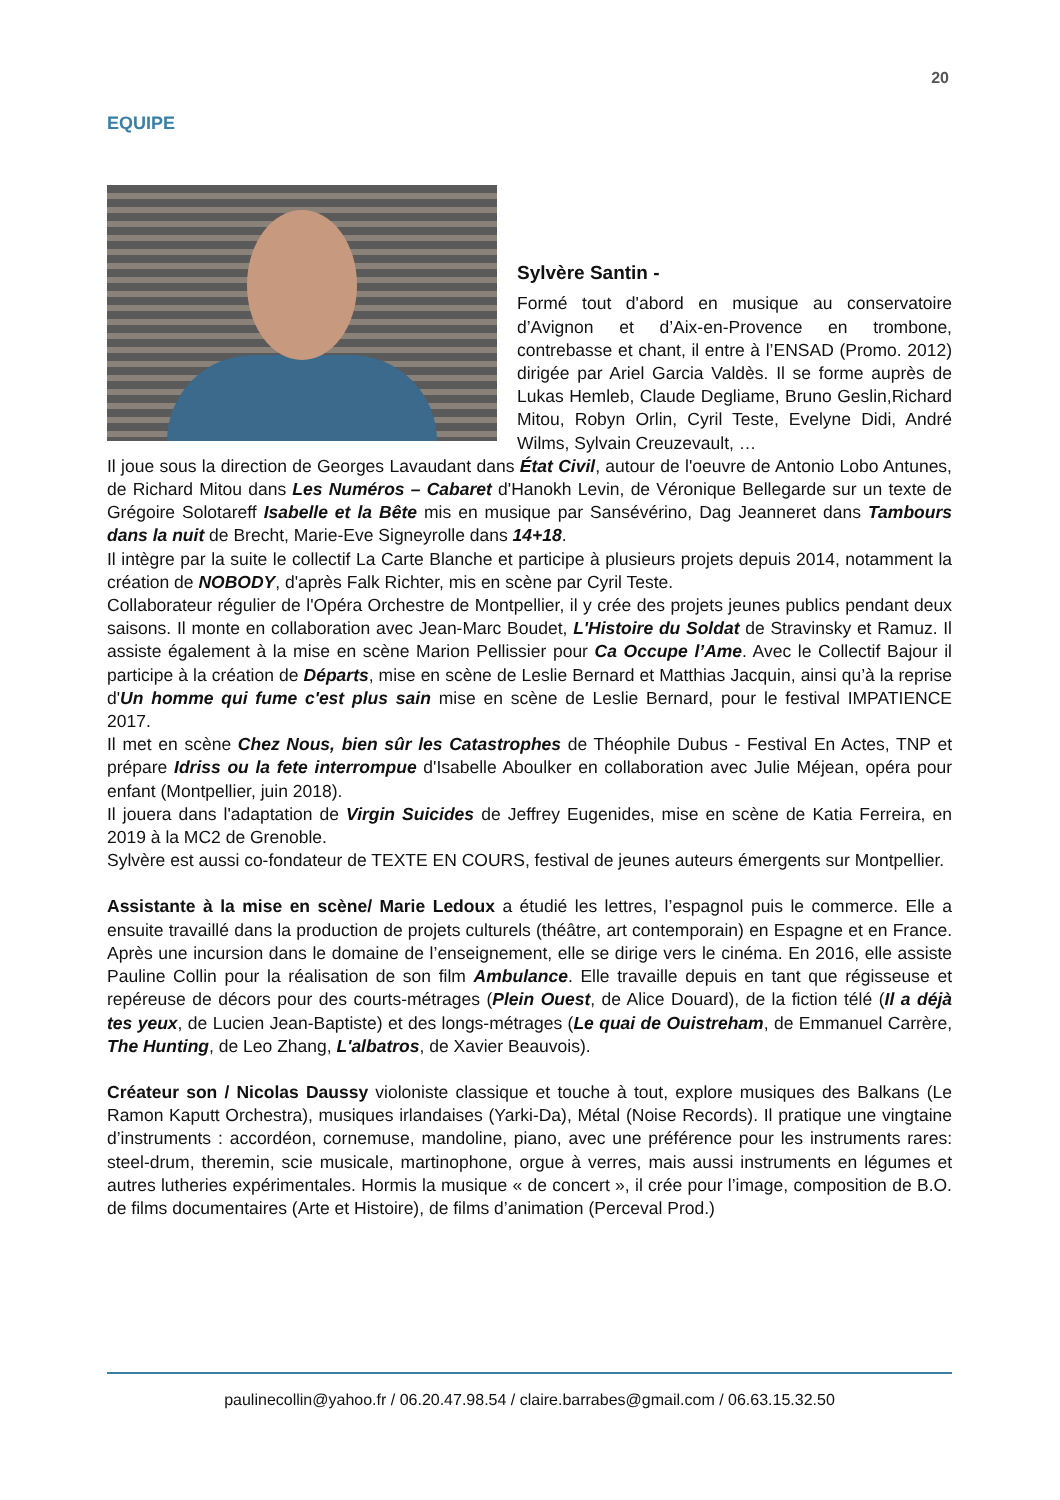20
EQUIPE
Sylvère Santin -
Formé tout d'abord en musique au conservatoire d’Avignon et d’Aix-en-Provence en trombone, contrebasse et chant, il entre à l’ENSAD (Promo. 2012) dirigée par Ariel Garcia Valdès. Il se forme auprès de Lukas Hemleb, Claude Degliame, Bruno Geslin,Richard Mitou, Robyn Orlin, Cyril Teste, Evelyne Didi, André Wilms, Sylvain Creuzevault, …
Il joue sous la direction de Georges Lavaudant dans État Civil, autour de l'oeuvre de Antonio Lobo Antunes, de Richard Mitou dans Les Numéros – Cabaret d'Hanokh Levin, de Véronique Bellegarde sur un texte de Grégoire Solotareff Isabelle et la Bête mis en musique par Sansévérino, Dag Jeanneret dans Tambours dans la nuit de Brecht, Marie-Eve Signeyrolle dans 14+18.
Il intègre par la suite le collectif La Carte Blanche et participe à plusieurs projets depuis 2014, notamment la création de NOBODY, d'après Falk Richter, mis en scène par Cyril Teste.
Collaborateur régulier de l'Opéra Orchestre de Montpellier, il y crée des projets jeunes publics pendant deux saisons. Il monte en collaboration avec Jean-Marc Boudet, L'Histoire du Soldat de Stravinsky et Ramuz. Il assiste également à la mise en scène Marion Pellissier pour Ca Occupe l’Ame. Avec le Collectif Bajour il participe à la création de Départs, mise en scène de Leslie Bernard et Matthias Jacquin, ainsi qu’à la reprise d'Un homme qui fume c'est plus sain mise en scène de Leslie Bernard, pour le festival IMPATIENCE 2017.
Il met en scène Chez Nous, bien sûr les Catastrophes de Théophile Dubus - Festival En Actes, TNP et prépare Idriss ou la fete interrompue d'Isabelle Aboulker en collaboration avec Julie Méjean, opéra pour enfant (Montpellier, juin 2018).
Il jouera dans l'adaptation de Virgin Suicides de Jeffrey Eugenides, mise en scène de Katia Ferreira, en 2019 à la MC2 de Grenoble.
Sylvère est aussi co-fondateur de TEXTE EN COURS, festival de jeunes auteurs émergents sur Montpellier.
Assistante à la mise en scène/ Marie Ledoux a étudié les lettres, l’espagnol puis le commerce. Elle a ensuite travaillé dans la production de projets culturels (théâtre, art contemporain) en Espagne et en France. Après une incursion dans le domaine de l’enseignement, elle se dirige vers le cinéma. En 2016, elle assiste Pauline Collin pour la réalisation de son film Ambulance. Elle travaille depuis en tant que régisseuse et repéreuse de décors pour des courts-métrages (Plein Ouest, de Alice Douard), de la fiction télé (Il a déjà tes yeux, de Lucien Jean-Baptiste) et des longs-métrages (Le quai de Ouistreham, de Emmanuel Carrère, The Hunting, de Leo Zhang, L'albatros, de Xavier Beauvois).
Créateur son / Nicolas Daussy violoniste classique et touche à tout, explore musiques des Balkans (Le Ramon Kaputt Orchestra), musiques irlandaises (Yarki-Da), Métal (Noise Records). Il pratique une vingtaine d’instruments : accordéon, cornemuse, mandoline, piano, avec une préférence pour les instruments rares: steel-drum, theremin, scie musicale, martinophone, orgue à verres, mais aussi instruments en légumes et autres lutheries expérimentales. Hormis la musique « de concert », il crée pour l’image, composition de B.O. de films documentaires (Arte et Histoire), de films d’animation (Perceval Prod.)
paulinecollin@yahoo.fr / 06.20.47.98.54 / claire.barrabes@gmail.com / 06.63.15.32.50